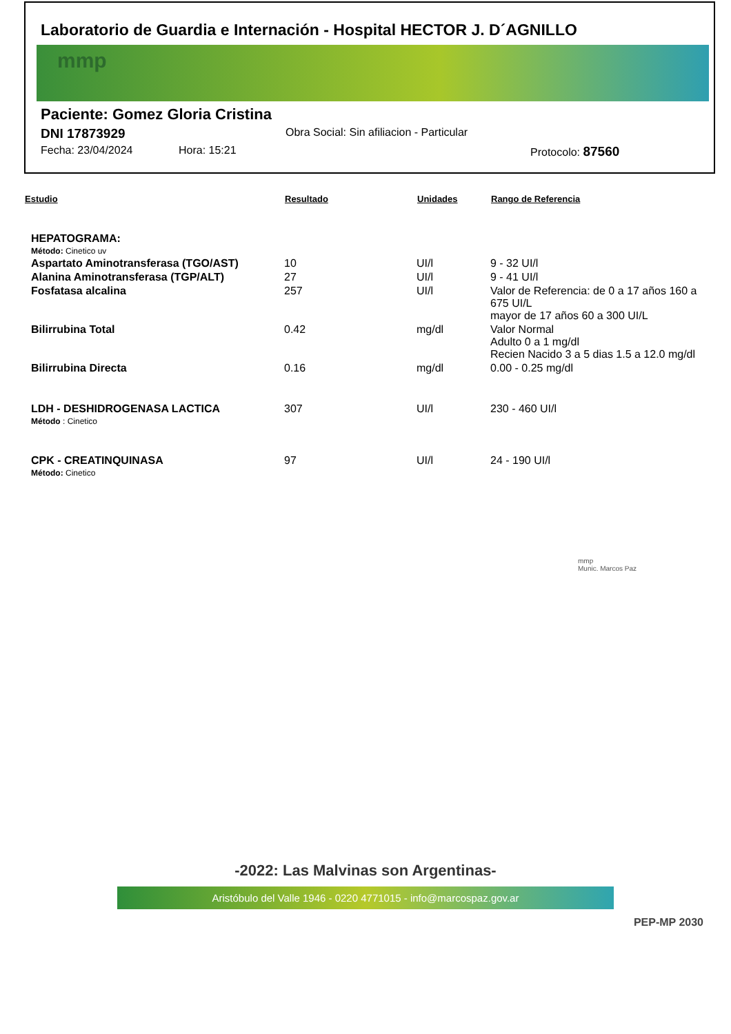Laboratorio de Guardia e Internación - Hospital HECTOR J. D´AGNILLO
mmp
Paciente: Gomez Gloria Cristina
DNI 17873929 Obra Social: Sin afiliacion - Particular
Fecha: 23/04/2024 Hora: 15:21 Protocolo: 87560
| Estudio | Resultado | Unidades | Rango de Referencia |
| --- | --- | --- | --- |
| HEPATOGRAMA: | | | |
| Método: Cinetico uv | | | |
| Aspartato Aminotransferasa (TGO/AST) | 10 | UI/l | 9 - 32 UI/l |
| Alanina Aminotransferasa (TGP/ALT) | 27 | UI/l | 9 - 41 UI/l |
| Fosfatasa alcalina | 257 | UI/l | Valor de Referencia: de 0 a 17 años 160 a 675 UI/L mayor de 17 años 60 a 300 UI/L |
| Bilirrubina Total | 0.42 | mg/dl | Valor Normal Adulto 0 a 1 mg/dl Recien Nacido 3 a 5 dias 1.5 a 12.0 mg/dl |
| Bilirrubina Directa | 0.16 | mg/dl | 0.00 - 0.25 mg/dl |
| LDH - DESHIDROGENASA LACTICA | 307 | UI/l | 230 - 460 UI/l |
| Método : Cinetico | | | |
| CPK - CREATINQUINASA | 97 | UI/l | 24 - 190 UI/l |
| Método: Cinetico | | | |
mmp
Munic. Marcos Paz
-2022: Las Malvinas son Argentinas-
Aristóbulo del Valle 1946 - 0220 4771015 - info@marcospaz.gov.ar
PEP-MP 2030